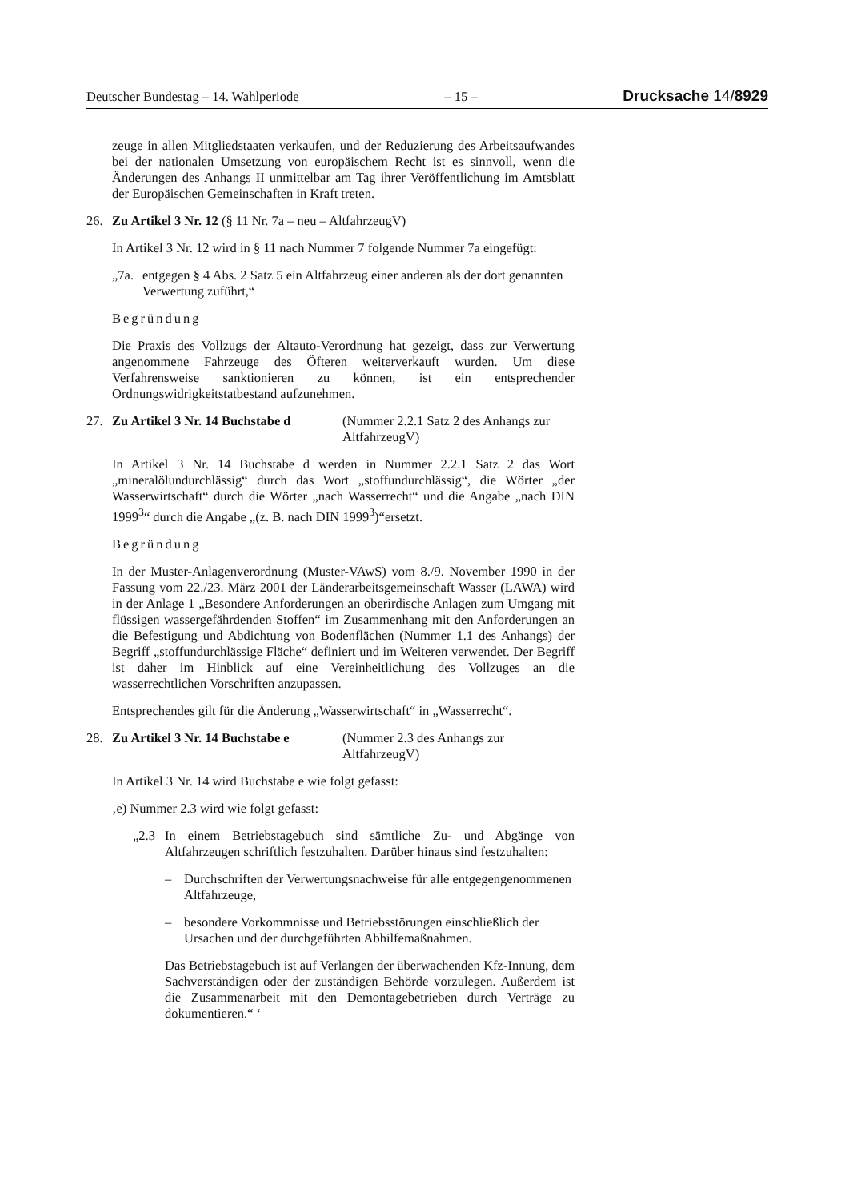Deutscher Bundestag – 14. Wahlperiode – 15 – Drucksache 14/8929
zeuge in allen Mitgliedstaaten verkaufen, und der Reduzierung des Arbeitsaufwandes bei der nationalen Umsetzung von europäischem Recht ist es sinnvoll, wenn die Änderungen des Anhangs II unmittelbar am Tag ihrer Veröffentlichung im Amtsblatt der Europäischen Gemeinschaften in Kraft treten.
26. Zu Artikel 3 Nr. 12 (§ 11 Nr. 7a – neu – AltfahrzeugV)
In Artikel 3 Nr. 12 wird in § 11 nach Nummer 7 folgende Nummer 7a eingefügt:
„7a. entgegen § 4 Abs. 2 Satz 5 ein Altfahrzeug einer anderen als der dort genannten Verwertung zuführt,“
Begründung
Die Praxis des Vollzugs der Altauto-Verordnung hat gezeigt, dass zur Verwertung angenommene Fahrzeuge des Öfteren weiterverkauft wurden. Um diese Verfahrensweise sanktionieren zu können, ist ein entsprechender Ordnungswidrigkeitstatbestand aufzunehmen.
27. Zu Artikel 3 Nr. 14 Buchstabe d (Nummer 2.2.1 Satz 2 des Anhangs zur AltfahrzeugV)
In Artikel 3 Nr. 14 Buchstabe d werden in Nummer 2.2.1 Satz 2 das Wort „mineralölundurchlässig“ durch das Wort „stoffundurchlässig“, die Wörter „der Wasserwirtschaft“ durch die Wörter „nach Wasserrecht“ und die Angabe „nach DIN 1999<sup>3</sup>“ durch die Angabe „(z. B. nach DIN 1999<sup>3</sup>)“ersetzt.
Begründung
In der Muster-Anlagenverordnung (Muster-VAwS) vom 8./9. November 1990 in der Fassung vom 22./23. März 2001 der Länderarbeitsgemeinschaft Wasser (LAWA) wird in der Anlage 1 „Besondere Anforderungen an oberirdische Anlagen zum Umgang mit flüssigen wassergefährdenden Stoffen“ im Zusammenhang mit den Anforderungen an die Befestigung und Abdichtung von Bodenflächen (Nummer 1.1 des Anhangs) der Begriff „stoffundurchlässige Fläche“ definiert und im Weiteren verwendet. Der Begriff ist daher im Hinblick auf eine Vereinheitlichung des Vollzuges an die wasserrechtlichen Vorschriften anzupassen.
Entsprechendes gilt für die Änderung „Wasserwirtschaft“ in „Wasserrecht“.
28. Zu Artikel 3 Nr. 14 Buchstabe e (Nummer 2.3 des Anhangs zur AltfahrzeugV)
In Artikel 3 Nr. 14 wird Buchstabe e wie folgt gefasst:
‚e) Nummer 2.3 wird wie folgt gefasst:
„2.3 In einem Betriebstagebuch sind sämtliche Zu- und Abgänge von Altfahrzeugen schriftlich festzuhalten. Darüber hinaus sind festzuhalten:
– Durchschriften der Verwertungsnachweise für alle entgegengenommenen Altfahrzeuge,
– besondere Vorkommnisse und Betriebsstörungen einschließlich der Ursachen und der durchgeführten Abhilfemaßnahmen.
Das Betriebstagebuch ist auf Verlangen der überwachenden Kfz-Innung, dem Sachverständigen oder der zuständigen Behörde vorzulegen. Außerdem ist die Zusammenarbeit mit den Demontagebetrieben durch Verträge zu dokumentieren.“ ‘